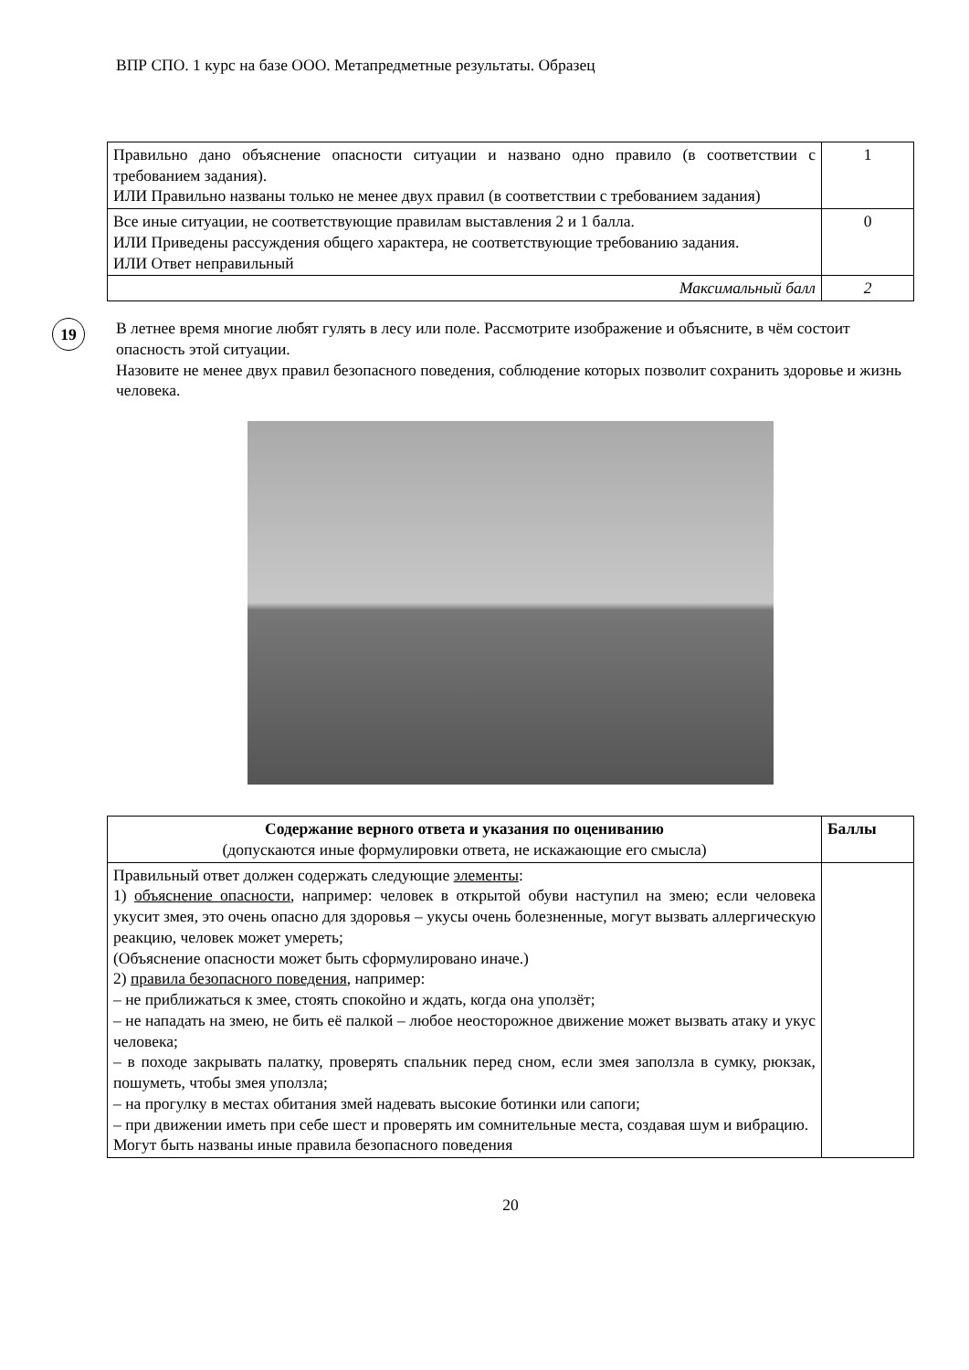ВПР СПО. 1 курс на базе ООО. Метапредметные результаты. Образец
| Правильно дано объяснение опасности ситуации и названо одно правило (в соответствии с требованием задания). ИЛИ Правильно названы только не менее двух правил (в соответствии с требованием задания) | 1 |
| Все иные ситуации, не соответствующие правилам выставления 2 и 1 балла. ИЛИ Приведены рассуждения общего характера, не соответствующие требованию задания. ИЛИ Ответ неправильный | 0 |
| Максимальный балл | 2 |
19
В летнее время многие любят гулять в лесу или поле. Рассмотрите изображение и объясните, в чём состоит опасность этой ситуации.
Назовите не менее двух правил безопасного поведения, соблюдение которых позволит сохранить здоровье и жизнь человека.
| Содержание верного ответа и указания по оцениванию (допускаются иные формулировки ответа, не искажающие его смысла) | Баллы |
| --- | --- |
| Правильный ответ должен содержать следующие элементы : 1) объяснение опасности , например: человек в открытой обуви наступил на змею; если человека укусит змея, это очень опасно для здоровья – укусы очень болезненные, могут вызвать аллергическую реакцию, человек может умереть; (Объяснение опасности может быть сформулировано иначе.) 2) правила безопасного поведения , например: – не приближаться к змее, стоять спокойно и ждать, когда она уползёт; – не нападать на змею, не бить её палкой – любое неосторожное движение может вызвать атаку и укус человека; – в походе закрывать палатку, проверять спальник перед сном, если змея заползла в сумку, рюкзак, пошуметь, чтобы змея уползла; – на прогулку в местах обитания змей надевать высокие ботинки или сапоги; – при движении иметь при себе шест и проверять им сомнительные места, создавая шум и вибрацию. Могут быть названы иные правила безопасного поведения | |
20